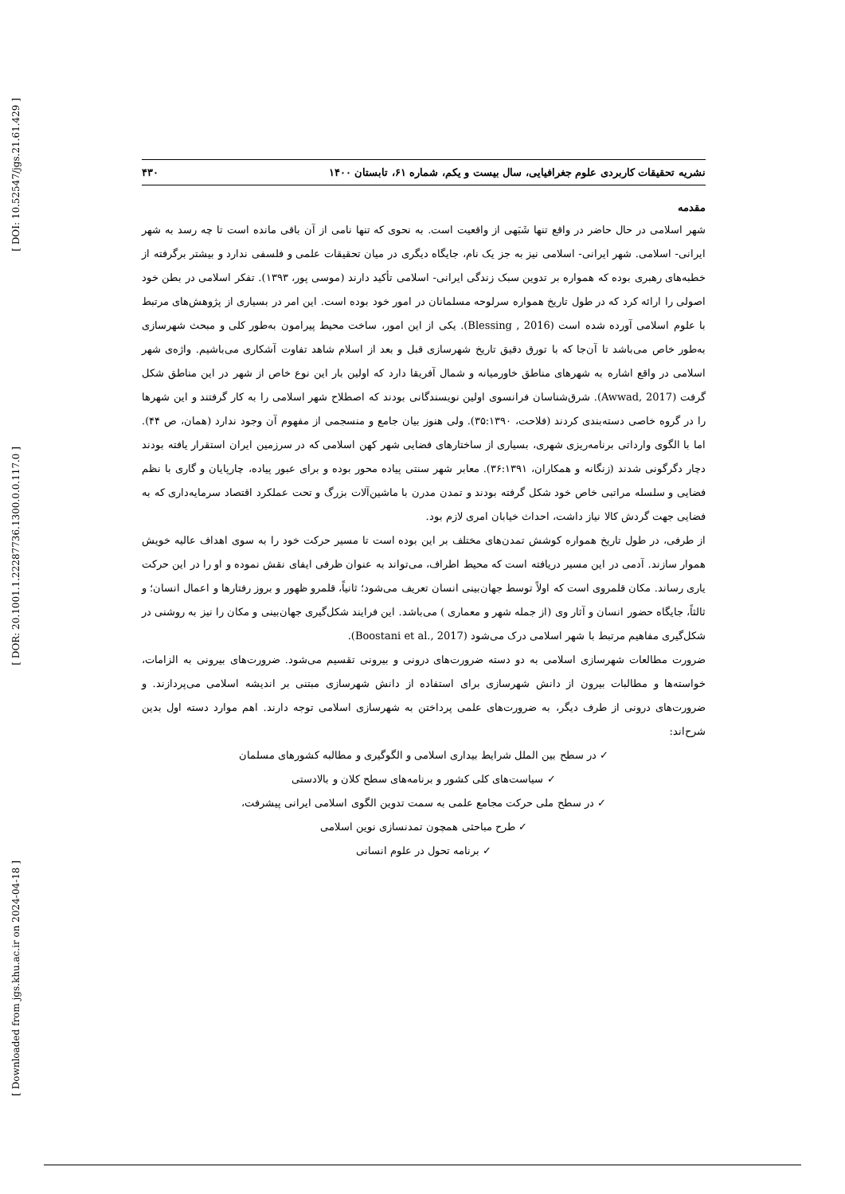[ DOI: 10.52547/jgs.21.61.429 ]
[ DOR: 20.1001.1.22287736.1300.0.0.117.0 ]
[ Downloaded from jgs.khu.ac.ir on 2024-04-18 ]
نشریه تحقیقات کاربردی علوم جغرافیایی، سال بیست و یکم، شماره ۶۱، تابستان ۱۴۰۰ ۴۳۰
مقدمه
شهر اسلامی در حال حاضر در واقع تنها شَبَهی از واقعیت است. به نحوی که تنها نامی از آن باقی مانده است تا چه رسد به شهر ایرانی- اسلامی. شهر ایرانی- اسلامی نیز به جز یک نام، جایگاه دیگری در میان تحقیقات علمی و فلسفی ندارد و بیشتر برگرفته از خطبه‌های رهبری بوده که همواره بر تدوین سبک زندگی ایرانی- اسلامی تأکید دارند (موسی پور، ۱۳۹۳). تفکر اسلامی در بطن خود اصولی را ارائه کرد که در طول تاریخ همواره سرلوحه مسلمانان در امور خود بوده است. این امر در بسیاری از پژوهش‌های مرتبط با علوم اسلامی آورده شده است (Blessing , 2016). یکی از این امور، ساخت محیط پیرامون به‌طور کلی و مبحث شهرسازی به‌طور خاص می‌باشد تا آن‌جا که با تورق دقیق تاریخ شهرسازی قبل و بعد از اسلام شاهد تفاوت آشکاری می‌باشیم. واژه‌ی شهر اسلامی در واقع اشاره به شهرهای مناطق خاورمیانه و شمال آفریقا دارد که اولین بار این نوع خاص از شهر در این مناطق شکل گرفت (Awwad, 2017). شرق‌شناسان فرانسوی اولین نویسندگانی بودند که اصطلاح شهر اسلامی را به کار گرفتند و این شهرها را در گروه خاصی دسته‌بندی کردند (فلاحت، ۳۵:۱۳۹۰). ولی هنوز بیان جامع و منسجمی از مفهوم آن وجود ندارد (همان، ص ۴۴). اما با الگوی وارداتی برنامه‌ریزی شهری، بسیاری از ساختارهای فضایی شهر کهن اسلامی که در سرزمین ایران استقرار یافته بودند دچار دگرگونی شدند (زنگانه و همکاران، ۳۶:۱۳۹۱). معابر شهر سنتی پیاده محور بوده و برای عبور پیاده، چارپایان و گاری با نظم فضایی و سلسله مراتبی خاص خود شکل گرفته بودند و تمدن مدرن با ماشین‌آلات بزرگ و تحت عملکرد اقتصاد سرمایه‌داری که به فضایی جهت گردش کالا نیاز داشت، احداث خیابان امری لازم بود.
از طرفی، در طول تاریخ همواره کوشش تمدن‌های مختلف بر این بوده است تا مسیر حرکت خود را به سوی اهداف عالیه خویش هموار سازند. آدمی در این مسیر دریافته است که محیط اطراف، می‌تواند به عنوان ظرفی ایفای نقش نموده و او را در این حرکت یاری رساند. مکان قلمروی است که اولاً توسط جهان‌بینی انسان تعریف می‌شود؛ ثانیاً، قلمرو ظهور و بروز رفتارها و اعمال انسان؛ و ثالثاً، جایگاه حضور انسان و آثار وی (از جمله شهر و معماری ) می‌باشد. این فرایند شکل‌گیری جهان‌بینی و مکان را نیز به روشنی در شکل‌گیری مفاهیم مرتبط با شهر اسلامی درک می‌شود (Boostani et al., 2017).
ضرورت مطالعات شهرسازی اسلامی به دو دسته ضرورت‌های درونی و بیرونی تقسیم می‌شود. ضرورت‌های بیرونی به الزامات، خواسته‌ها و مطالبات بیرون از دانش شهرسازی برای استفاده از دانش شهرسازی مبتنی بر اندیشه اسلامی می‌پردازند. و ضرورت‌های درونی از طرف دیگر، به ضرورت‌های علمی پرداختن به شهرسازی اسلامی توجه دارند. اهم موارد دسته اول بدین شرح‌اند:
✓ در سطح بین الملل شرایط بیداری اسلامی و الگوگیری و مطالبه کشورهای مسلمان
✓ سیاست‌های کلی کشور و برنامه‌های سطح کلان و بالادستی
✓ در سطح ملی حرکت مجامع علمی به سمت تدوین الگوی اسلامی ایرانی پیشرفت،
✓ طرح مباحثی همچون تمدنسازی نوین اسلامی
✓ برنامه تحول در علوم انسانی